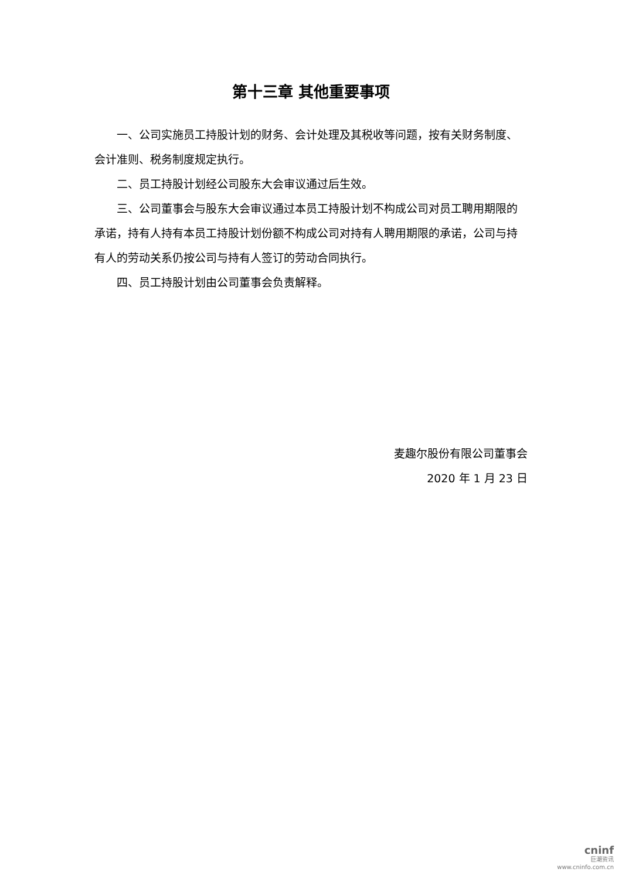第十三章 其他重要事项
一、公司实施员工持股计划的财务、会计处理及其税收等问题，按有关财务制度、会计准则、税务制度规定执行。
二、员工持股计划经公司股东大会审议通过后生效。
三、公司董事会与股东大会审议通过本员工持股计划不构成公司对员工聘用期限的承诺，持有人持有本员工持股计划份额不构成公司对持有人聘用期限的承诺，公司与持有人的劳动关系仍按公司与持有人签订的劳动合同执行。
四、员工持股计划由公司董事会负责解释。
麦趣尔股份有限公司董事会
2020 年 1 月 23 日
cninf
巨潮资讯
www.cninfo.com.cn